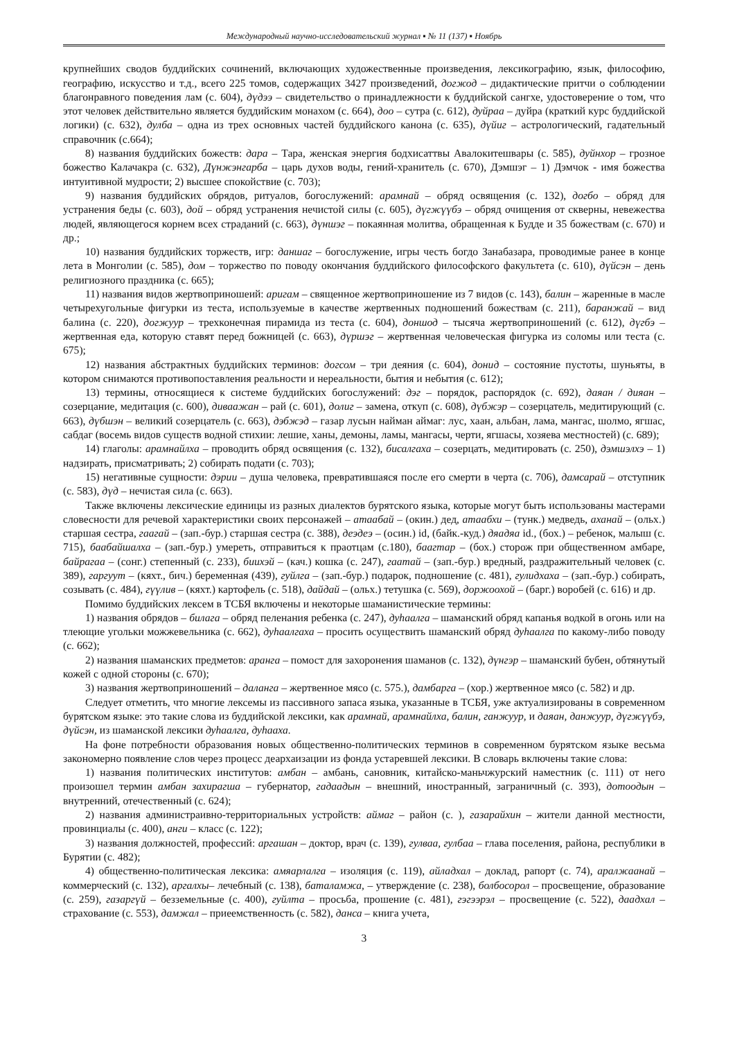Международный научно-исследовательский журнал ▪ № 11 (137) ▪ Ноябрь
крупнейших сводов буддийских сочинений, включающих художественные произведения, лексикографию, язык, философию, географию, искусство и т.д., всего 225 томов, содержащих 3427 произведений, догжод – дидактические притчи о соблюдении благонравного поведения лам (с. 604), дүдээ – свидетельство о принадлежности к буддийской сангхе, удостоверение о том, что этот человек действительно является буддийским монахом (с. 664), доо – сутра (с. 612), дуйраа – дуйра (краткий курс буддийской логики) (с. 632), дулба – одна из трех основных частей буддийского канона (с. 635), дүйиг – астрологический, гадательный справочник (с.664);
8) названия буддийских божеств: дара – Тара, женская энергия бодхисаттвы Авалокитешвары (с. 585), дуйнхор – грозное божество Калачакра (с. 632), Дүнжэнгарба – царь духов воды, гений-хранитель (с. 670), Дэмшэг – 1) Дэмчок - имя божества интуитивной мудрости; 2) высшее спокойствие (с. 703);
9) названия буддийских обрядов, ритуалов, богослужений: арамнай – обряд освящения (с. 132), догбо – обряд для устранения беды (с. 603), дой – обряд устранения нечистой силы (с. 605), дүгжүүбэ – обряд очищения от скверны, невежества людей, являющегося корнем всех страданий (с. 663), дүншэг – покаянная молитва, обращенная к Будде и 35 божествам (с. 670) и др.;
10) названия буддийских торжеств, игр: даншаг – богослужение, игры честь богдо Занабазара, проводимые ранее в конце лета в Монголии (с. 585), дом – торжество по поводу окончания буддийского философского факультета (с. 610), дүйсэн – день религиозного праздника (с. 665);
11) названия видов жертвоприношеий: аригам – священное жертвоприношение из 7 видов (с. 143), балин – жаренные в масле четырехугольные фигурки из теста, используемые в качестве жертвенных подношений божествам (с. 211), баранжай – вид балина (с. 220), догжуур – трехконечная пирамида из теста (с. 604), доншод – тысяча жертвоприношений (с. 612), дүгбэ – жертвенная еда, которую ставят перед божницей (с. 663), дүршэг – жертвенная человеческая фигурка из соломы или теста (с. 675);
12) названия абстрактных буддийских терминов: догсом – три деяния (с. 604), донид – состояние пустоты, шуньяты, в котором снимаются противопоставления реальности и нереальности, бытия и небытия (с. 612);
13) термины, относящиеся к системе буддийских богослужений: дэг – порядок, распорядок (с. 692), даяан / дияан – созерцание, медитация (с. 600), диваажан – рай (с. 601), долиг – замена, откуп (с. 608), дүбжэр – созерцатель, медитирующий (с. 663), дүбшэн – великий созерцатель (с. 663), дэбжэд – газар лусын найман аймаг: лус, хаан, альбан, лама, мангас, шолмо, ягшас, сабдаг (восемь видов существ водной стихии: лешие, ханы, демоны, ламы, мангасы, черти, ягшасы, хозяева местностей) (с. 689);
14) глаголы: арамнайлха – проводить обряд освящения (с. 132), бисалгаха – созерцать, медитировать (с. 250), дэмшэлхэ – 1) надзирать, присматривать; 2) собирать подати (с. 703);
15) негативные сущности: дэрии – душа человека, превратившаяся после его смерти в черта (с. 706), дамсарай – отступник (с. 583), дүд – нечистая сила (с. 663).
Также включены лексические единицы из разных диалектов бурятского языка, которые могут быть использованы мастерами словесности для речевой характеристики своих персонажей – атаабай – (окин.) дед, атаабхи – (тунк.) медведь, аханай – (ольх.) старшая сестра, гаагай – (зап.-бур.) старшая сестра (с. 388), деэдеэ – (осин.) id, (байк.-куд.) дяадяа id., (бох.) – ребенок, малыш (с. 715), баабайшалха – (зап.-бур.) умереть, отправиться к праотцам (с.180), баагтар – (бох.) сторож при общественном амбаре, байрагаа – (сонг.) степенный (с. 233), биихэй – (кач.) кошка (с. 247), гаатай – (зап.-бур.) вредный, раздражительный человек (с. 389), гаргуут – (кяхт., бич.) беременная (439), гуйлга – (зап.-бур.) подарок, подношение (с. 481), гулидхаха – (зап.-бур.) собирать, созывать (с. 484), гүүлив – (кяхт.) картофель (с. 518), дайдай – (ольх.) тетушка (с. 569), доржоохой – (барг.) воробей (с. 616) и др.
Помимо буддийских лексем в ТСБЯ включены и некоторые шаманистические термины:
1) названия обрядов – билага – обряд пеленания ребенка (с. 247), дуhаалга – шаманский обряд капанья водкой в огонь или на тлеющие угольки можжевельника (с. 662), дуhаалгаха – просить осуществить шаманский обряд дуhаалга по какому-либо поводу (с. 662);
2) названия шаманских предметов: аранга – помост для захоронения шаманов (с. 132), дүнгэр – шаманский бубен, обтянутый кожей с одной стороны (с. 670);
3) названия жертвоприношений – даланга – жертвенное мясо (с. 575.), дамбарга – (хор.) жертвенное мясо (с. 582) и др.
Следует отметить, что многие лексемы из пассивного запаса языка, указанные в ТСБЯ, уже актуализированы в современном бурятском языке: это такие слова из буддийской лексики, как арамнай, арамнайлха, балин, ганжуур, и даяан, данжуур, дүгжүүбэ, дүйсэн, из шаманской лексики дуhаалга, дуhааха.
На фоне потребности образования новых общественно-политических терминов в современном бурятском языке весьма закономерно появление слов через процесс деархаизации из фонда устаревшей лексики. В словарь включены такие слова:
1) названия политических институтов: амбан – амбань, сановник, китайско-маньчжурский наместник (с. 111) от него произошел термин амбан захирагша – губернатор, гадаадын – внешний, иностранный, заграничный (с. 393), дотоодын – внутренний, отечественный (с. 624);
2) названия администраивно-территориальных устройств: аймаг – район (с. ), газарайхин – жители данной местности, провинциалы (с. 400), анги – класс (с. 122);
3) названия должностей, профессий: аргашан – доктор, врач (с. 139), гулваа, гулбаа – глава поселения, района, республики в Бурятии (с. 482);
4) общественно-политическая лексика: амяарлалга – изоляция (с. 119), айладхал – доклад, рапорт (с. 74), аралжаанай – коммерческий (с. 132), аргалхы– лечебный (с. 138), баталамжа, – утверждение (с. 238), болбосорол – просвещение, образование (с. 259), газаргүй – безземельные (с. 400), гуйлта – просьба, прошение (с. 481), гэгээрэл – просвещение (с. 522), даадхал – страхование (с. 553), дамжал – приеемственность (с. 582), данса – книга учета,
3